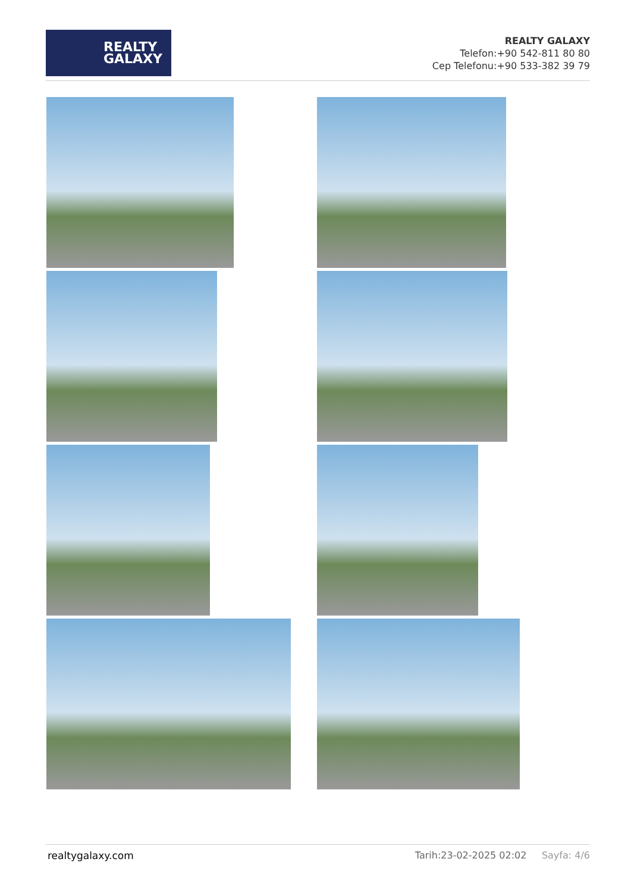REALTY
GALAXY
REALTY GALAXY
Telefon:+90 542-811 80 80
Cep Telefonu:+90 533-382 39 79
realtygalaxy.com Tarih:23-02-2025 02:02 Sayfa: 4/6